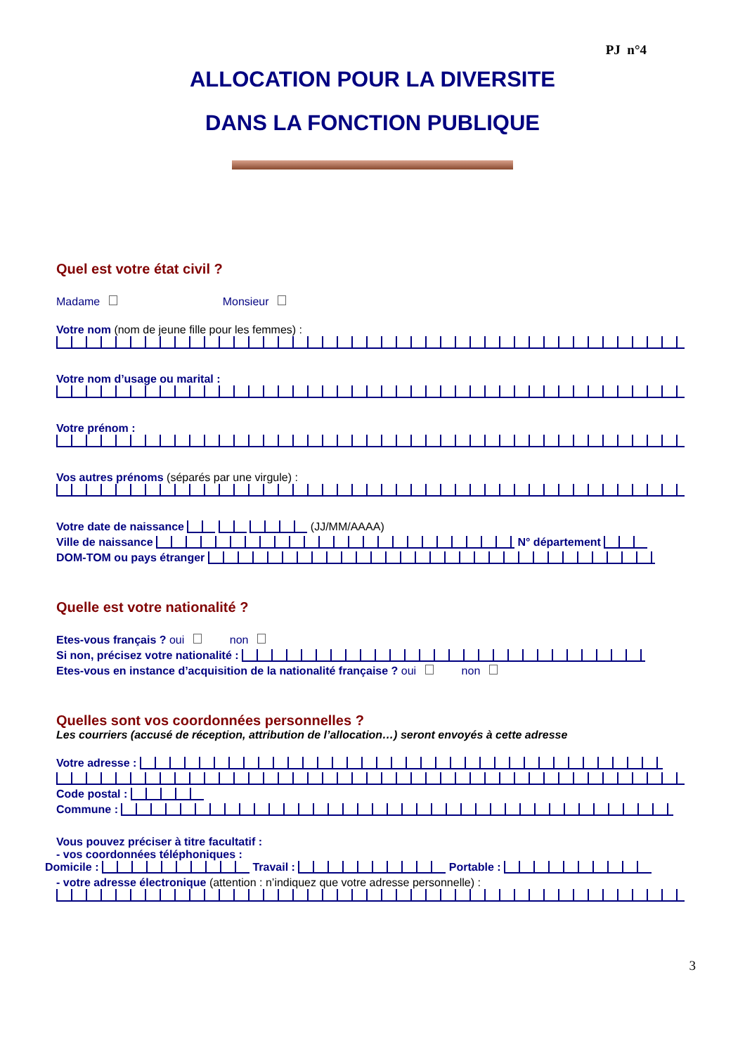PJ n°4
ALLOCATION POUR LA DIVERSITE
DANS LA FONCTION PUBLIQUE
Quel est votre état civil ?
Madame Monsieur
Votre nom (nom de jeune fille pour les femmes) :
Votre nom d’usage ou marital :
Votre prénom :
Vos autres prénoms (séparés par une virgule) :
Votre date de naissance (JJ/MM/AAAA)
Ville de naissance N° département
DOM-TOM ou pays étranger
Quelle est votre nationalité ?
Etes-vous français ? oui non
Si non, précisez votre nationalité :
Etes-vous en instance d’acquisition de la nationalité française ? oui non
Quelles sont vos coordonnées personnelles ?
Les courriers (accusé de réception, attribution de l’allocation…) seront envoyés à cette adresse
Votre adresse :
Code postal :
Commune :
Vous pouvez préciser à titre facultatif :
- vos coordonnées téléphoniques :
Domicile : Travail : Portable :
- votre adresse électronique (attention : n’indiquez que votre adresse personnelle) :
3